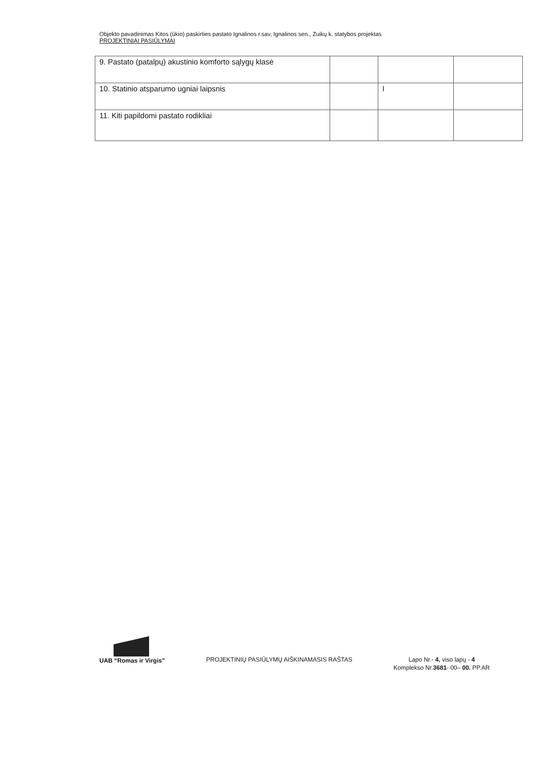Objekto pavadinimas Kitos (ūkio) paskirties pastato Ignalinos r.sav, Ignalinos sen., Zuikų k. statybos projektas
PROJEKTINIAI PASIŪLYMAI
| 9. Pastato (patalpų) akustinio komforto sąlygų klasė | | | |
| 10. Statinio atsparumo ugniai laipsnis | | I | |
| 11. Kiti papildomi pastato rodikliai | | | |
UAB “Romas ir Virgis”
PROJEKTINIŲ PASIŪLYMŲ AIŠKINAMASIS RAŠTAS
Lapo Nr.- 4, viso lapų - 4
Komplekso Nr.3681- 00– 00. PP.AR